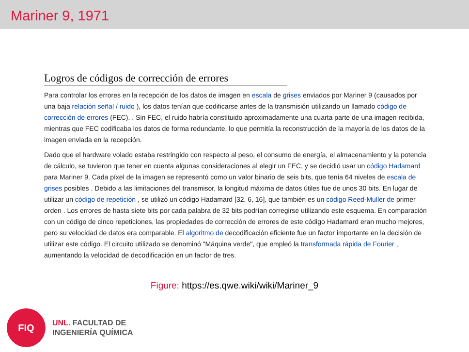Mariner 9, 1971
Logros de códigos de corrección de errores
Para controlar los errores en la recepción de los datos de imagen en escala de grises enviados por Mariner 9 (causados por una baja relación señal / ruido ), los datos tenían que codificarse antes de la transmisión utilizando un llamado código de corrección de errores (FEC). . Sin FEC, el ruido habría constituido aproximadamente una cuarta parte de una imagen recibida, mientras que FEC codificaba los datos de forma redundante, lo que permitía la reconstrucción de la mayoría de los datos de la imagen enviada en la recepción.
Dado que el hardware volado estaba restringido con respecto al peso, el consumo de energía, el almacenamiento y la potencia de cálculo, se tuvieron que tener en cuenta algunas consideraciones al elegir un FEC, y se decidió usar un código Hadamard para Mariner 9. Cada píxel de la imagen se representó como un valor binario de seis bits, que tenía 64 niveles de escala de grises posibles . Debido a las limitaciones del transmisor, la longitud máxima de datos útiles fue de unos 30 bits. En lugar de utilizar un código de repetición , se utilizó un código Hadamard [32, 6, 16], que también es un código Reed-Muller de primer orden . Los errores de hasta siete bits por cada palabra de 32 bits podrían corregirse utilizando este esquema. En comparación con un código de cinco repeticiones, las propiedades de corrección de errores de este código Hadamard eran mucho mejores, pero su velocidad de datos era comparable. El algoritmo de decodificación eficiente fue un factor importante en la decisión de utilizar este código. El circuito utilizado se denominó "Máquina verde", que empleó la transformada rápida de Fourier , aumentando la velocidad de decodificación en un factor de tres.
Figure: https://es.qwe.wiki/wiki/Mariner_9
FIQ
UNL. FACULTAD DE
INGENIERÍA QUÍMICA